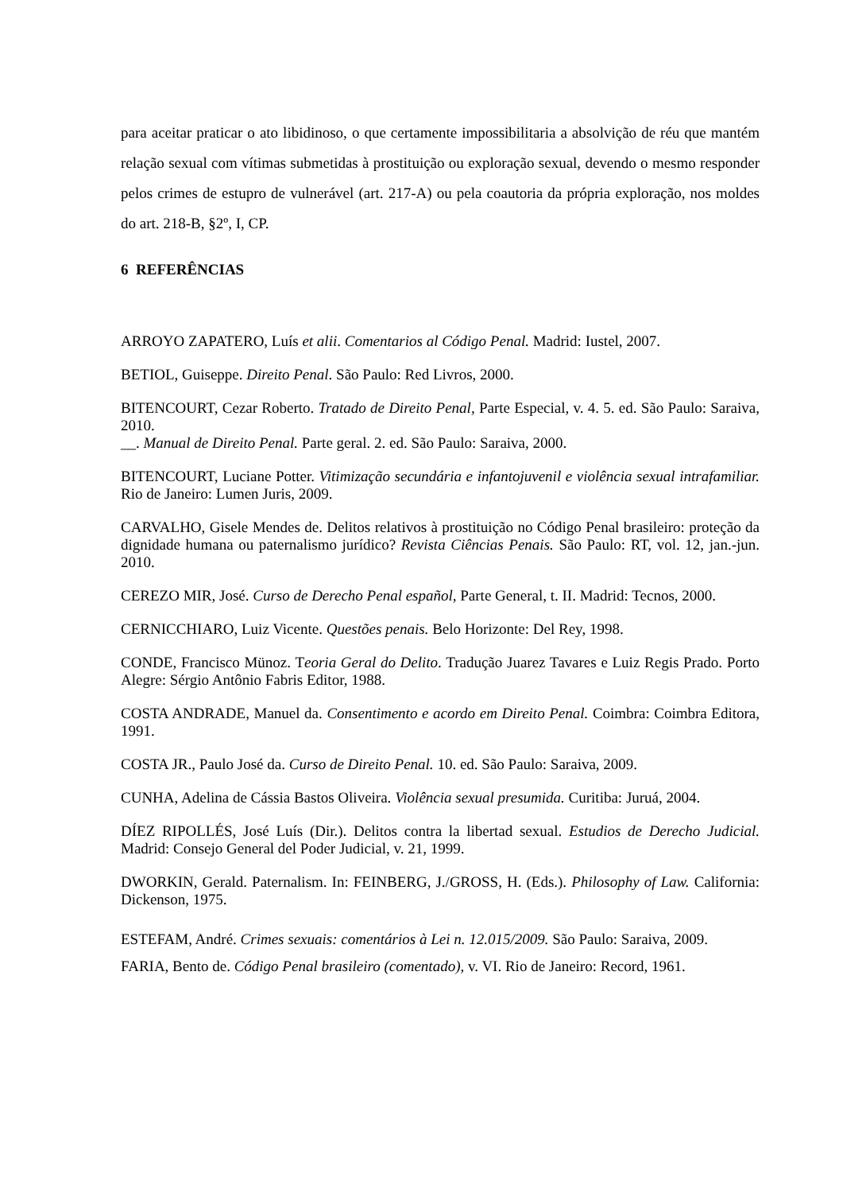para aceitar praticar o ato libidinoso, o que certamente impossibilitaria a absolvição de réu que mantém relação sexual com vítimas submetidas à prostituição ou exploração sexual, devendo o mesmo responder pelos crimes de estupro de vulnerável (art. 217-A) ou pela coautoria da própria exploração, nos moldes do art. 218-B, §2º, I, CP.
6 REFERÊNCIAS
ARROYO ZAPATERO, Luís et alii. Comentarios al Código Penal. Madrid: Iustel, 2007.
BETIOL, Guiseppe. Direito Penal. São Paulo: Red Livros, 2000.
BITENCOURT, Cezar Roberto. Tratado de Direito Penal, Parte Especial, v. 4. 5. ed. São Paulo: Saraiva, 2010.
__. Manual de Direito Penal. Parte geral. 2. ed. São Paulo: Saraiva, 2000.
BITENCOURT, Luciane Potter. Vitimização secundária e infantojuvenil e violência sexual intrafamiliar. Rio de Janeiro: Lumen Juris, 2009.
CARVALHO, Gisele Mendes de. Delitos relativos à prostituição no Código Penal brasileiro: proteção da dignidade humana ou paternalismo jurídico? Revista Ciências Penais. São Paulo: RT, vol. 12, jan.-jun. 2010.
CEREZO MIR, José. Curso de Derecho Penal español, Parte General, t. II. Madrid: Tecnos, 2000.
CERNICCHIARO, Luiz Vicente. Questões penais. Belo Horizonte: Del Rey, 1998.
CONDE, Francisco Münoz. Teoria Geral do Delito. Tradução Juarez Tavares e Luiz Regis Prado. Porto Alegre: Sérgio Antônio Fabris Editor, 1988.
COSTA ANDRADE, Manuel da. Consentimento e acordo em Direito Penal. Coimbra: Coimbra Editora, 1991.
COSTA JR., Paulo José da. Curso de Direito Penal. 10. ed. São Paulo: Saraiva, 2009.
CUNHA, Adelina de Cássia Bastos Oliveira. Violência sexual presumida. Curitiba: Juruá, 2004.
DÍEZ RIPOLLÉS, José Luís (Dir.). Delitos contra la libertad sexual. Estudios de Derecho Judicial. Madrid: Consejo General del Poder Judicial, v. 21, 1999.
DWORKIN, Gerald. Paternalism. In: FEINBERG, J./GROSS, H. (Eds.). Philosophy of Law. California: Dickenson, 1975.
ESTEFAM, André. Crimes sexuais: comentários à Lei n. 12.015/2009. São Paulo: Saraiva, 2009.
FARIA, Bento de. Código Penal brasileiro (comentado), v. VI. Rio de Janeiro: Record, 1961.